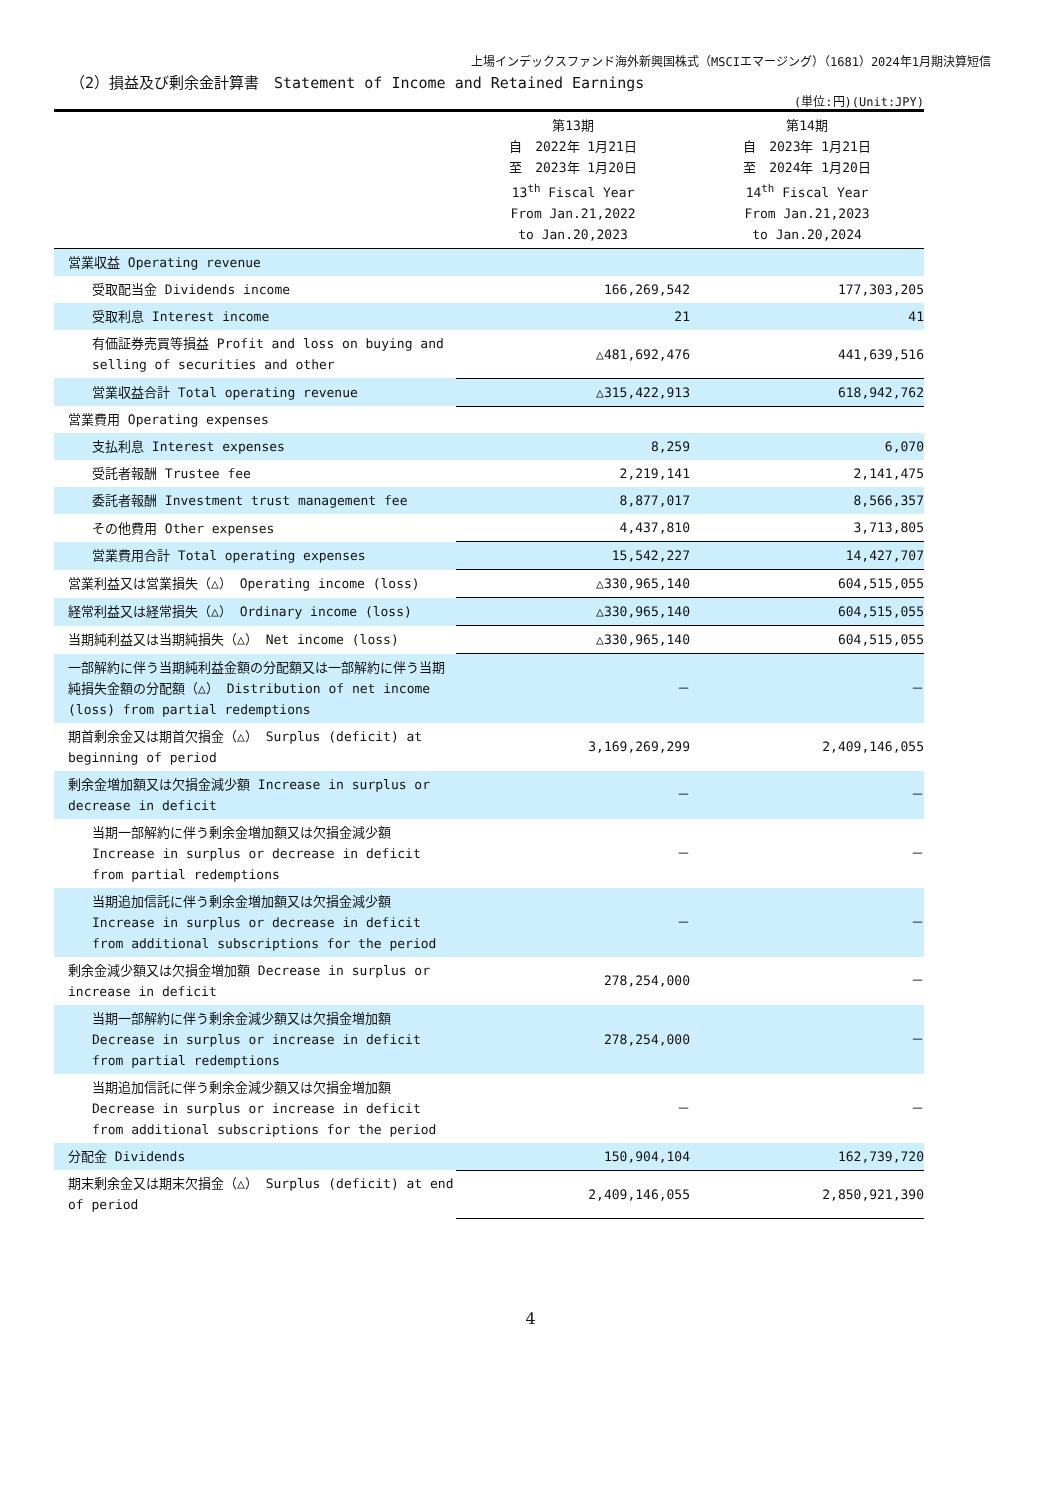上場インデックスファンド海外新興国株式（MSCIエマージング）（1681）2024年1月期決算短信
（2）損益及び剰余金計算書　Statement of Income and Retained Earnings
(単位:円)(Unit:JPY)
| | 第13期 自 2022年 1月21日 至 2023年 1月20日 13<sup>th</sup> Fiscal Year From Jan.21,2022 to Jan.20,2023 | 第14期 自 2023年 1月21日 至 2024年 1月20日 14<sup>th</sup> Fiscal Year From Jan.21,2023 to Jan.20,2024 |
| --- | --- | --- |
| 営業収益 Operating revenue | | |
| 受取配当金 Dividends income | 166,269,542 | 177,303,205 |
| 受取利息 Interest income | 21 | 41 |
| 有価証券売買等損益 Profit and loss on buying and selling of securities and other | △481,692,476 | 441,639,516 |
| 営業収益合計 Total operating revenue | △315,422,913 | 618,942,762 |
| 営業費用 Operating expenses | | |
| 支払利息 Interest expenses | 8,259 | 6,070 |
| 受託者報酬 Trustee fee | 2,219,141 | 2,141,475 |
| 委託者報酬 Investment trust management fee | 8,877,017 | 8,566,357 |
| その他費用 Other expenses | 4,437,810 | 3,713,805 |
| 営業費用合計 Total operating expenses | 15,542,227 | 14,427,707 |
| 営業利益又は営業損失（△） Operating income (loss) | △330,965,140 | 604,515,055 |
| 経常利益又は経常損失（△） Ordinary income (loss) | △330,965,140 | 604,515,055 |
| 当期純利益又は当期純損失（△） Net income (loss) | △330,965,140 | 604,515,055 |
| 一部解約に伴う当期純利益金額の分配額又は一部解約に伴う当期純損失金額の分配額（△） Distribution of net income (loss) from partial redemptions | － | － |
| 期首剰余金又は期首欠損金（△） Surplus (deficit) at beginning of period | 3,169,269,299 | 2,409,146,055 |
| 剰余金増加額又は欠損金減少額 Increase in surplus or decrease in deficit | － | － |
| 当期一部解約に伴う剰余金増加額又は欠損金減少額 Increase in surplus or decrease in deficit from partial redemptions | － | － |
| 当期追加信託に伴う剰余金増加額又は欠損金減少額 Increase in surplus or decrease in deficit from additional subscriptions for the period | － | － |
| 剰余金減少額又は欠損金増加額 Decrease in surplus or increase in deficit | 278,254,000 | － |
| 当期一部解約に伴う剰余金減少額又は欠損金増加額 Decrease in surplus or increase in deficit from partial redemptions | 278,254,000 | － |
| 当期追加信託に伴う剰余金減少額又は欠損金増加額 Decrease in surplus or increase in deficit from additional subscriptions for the period | － | － |
| 分配金 Dividends | 150,904,104 | 162,739,720 |
| 期末剰余金又は期末欠損金（△） Surplus (deficit) at end of period | 2,409,146,055 | 2,850,921,390 |
4